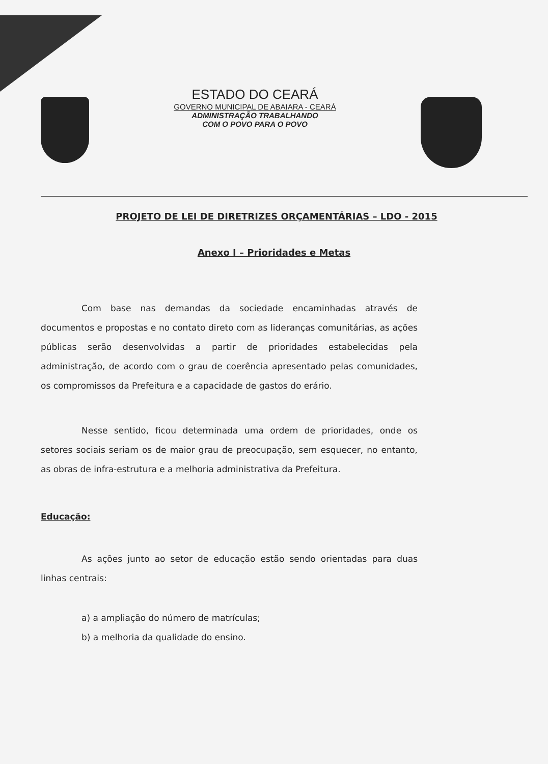ESTADO DO CEARÁ
GOVERNO MUNICIPAL DE ABAIARA - CEARÁ
ADMINISTRAÇÃO TRABALHANDO
COM O POVO PARA O POVO
PROJETO DE LEI DE DIRETRIZES ORÇAMENTÁRIAS – LDO - 2015
Anexo I – Prioridades e Metas
Com base nas demandas da sociedade encaminhadas através de documentos e propostas e no contato direto com as lideranças comunitárias, as ações públicas serão desenvolvidas a partir de prioridades estabelecidas pela administração, de acordo com o grau de coerência apresentado pelas comunidades, os compromissos da Prefeitura e a capacidade de gastos do erário.
Nesse sentido, ficou determinada uma ordem de prioridades, onde os setores sociais seriam os de maior grau de preocupação, sem esquecer, no entanto, as obras de infra-estrutura e a melhoria administrativa da Prefeitura.
Educação:
As ações junto ao setor de educação estão sendo orientadas para duas linhas centrais:
a) a ampliação do número de matrículas;
b) a melhoria da qualidade do ensino.